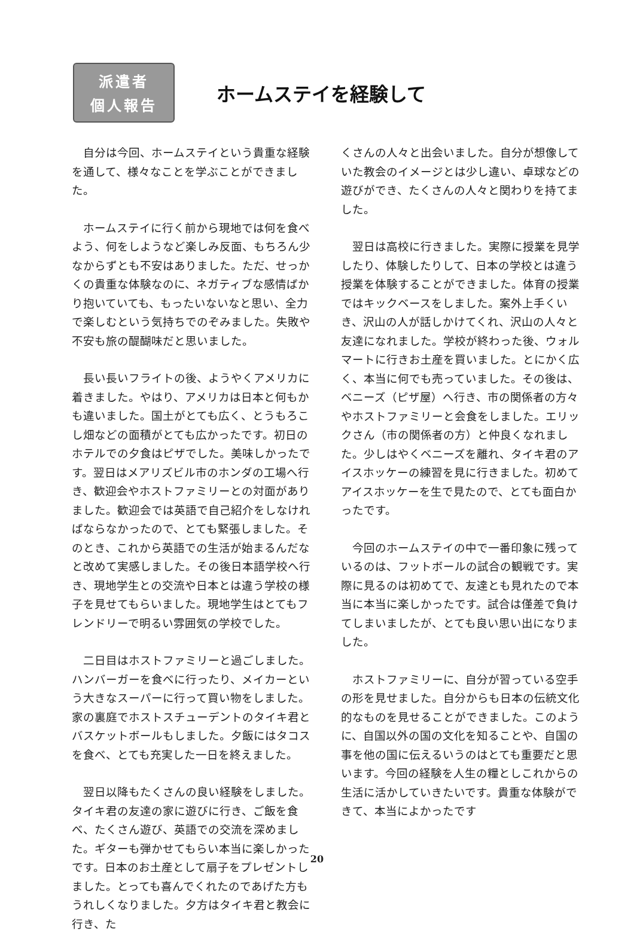派遣者
個人報告
ホームステイを経験して
自分は今回、ホームステイという貴重な経験を通して、様々なことを学ぶことができました。
ホームステイに行く前から現地では何を食べよう、何をしようなど楽しみ反面、もちろん少なからずとも不安はありました。ただ、せっかくの貴重な体験なのに、ネガティブな感情ばかり抱いていても、もったいないなと思い、全力で楽しむという気持ちでのぞみました。失敗や不安も旅の醍醐味だと思いました。
長い長いフライトの後、ようやくアメリカに着きました。やはり、アメリカは日本と何もかも違いました。国土がとても広く、とうもろこし畑などの面積がとても広かったです。初日のホテルでの夕食はピザでした。美味しかったです。翌日はメアリズビル市のホンダの工場へ行き、歓迎会やホストファミリーとの対面がありました。歓迎会では英語で自己紹介をしなければならなかったので、とても緊張しました。そのとき、これから英語での生活が始まるんだなと改めて実感しました。その後日本語学校へ行き、現地学生との交流や日本とは違う学校の様子を見せてもらいました。現地学生はとてもフレンドリーで明るい雰囲気の学校でした。
二日目はホストファミリーと過ごしました。ハンバーガーを食べに行ったり、メイカーという大きなスーパーに行って買い物をしました。家の裏庭でホストスチューデントのタイキ君とバスケットボールもしました。夕飯にはタコスを食べ、とても充実した一日を終えました。
翌日以降もたくさんの良い経験をしました。タイキ君の友達の家に遊びに行き、ご飯を食べ、たくさん遊び、英語での交流を深めました。ギターも弾かせてもらい本当に楽しかったです。日本のお土産として扇子をプレゼントしました。とっても喜んでくれたのであげた方もうれしくなりました。夕方はタイキ君と教会に行き、た
くさんの人々と出会いました。自分が想像していた教会のイメージとは少し違い、卓球などの遊びができ、たくさんの人々と関わりを持てました。
翌日は高校に行きました。実際に授業を見学したり、体験したりして、日本の学校とは違う授業を体験することができました。体育の授業ではキックベースをしました。案外上手くいき、沢山の人が話しかけてくれ、沢山の人々と友達になれました。学校が終わった後、ウォルマートに行きお土産を買いました。とにかく広く、本当に何でも売っていました。その後は、ベニーズ（ピザ屋）へ行き、市の関係者の方々やホストファミリーと会食をしました。エリックさん（市の関係者の方）と仲良くなれました。少しはやくベニーズを離れ、タイキ君のアイスホッケーの練習を見に行きました。初めてアイスホッケーを生で見たので、とても面白かったです。
今回のホームステイの中で一番印象に残っているのは、フットボールの試合の観戦です。実際に見るのは初めてで、友達とも見れたので本当に本当に楽しかったです。試合は僅差で負けてしまいましたが、とても良い思い出になりました。
ホストファミリーに、自分が習っている空手の形を見せました。自分からも日本の伝統文化的なものを見せることができました。このように、自国以外の国の文化を知ることや、自国の事を他の国に伝えるいうのはとても重要だと思います。今回の経験を人生の糧としこれからの生活に活かしていきたいです。貴重な体験ができて、本当によかったです
20